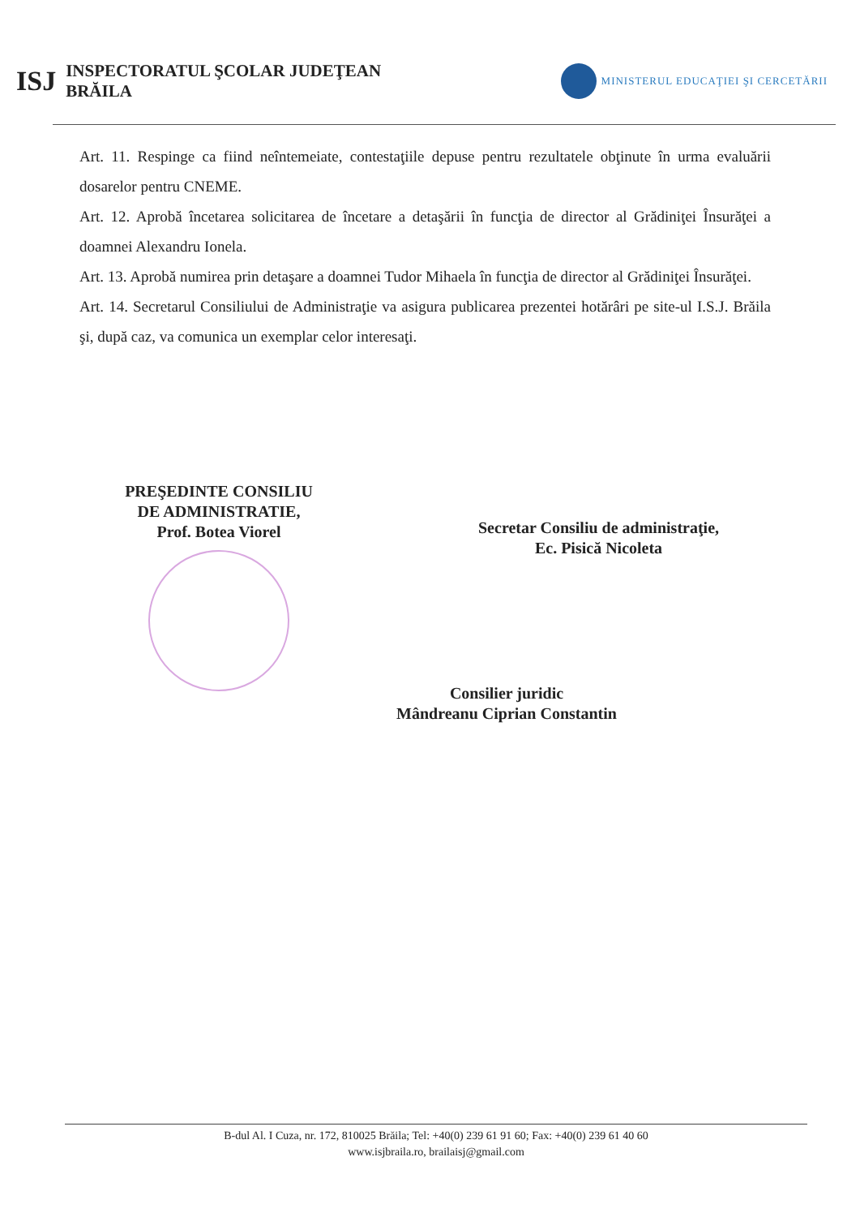ISJ
INSPECTORATUL ŞCOLAR JUDEŢEAN
BRĂILA
MINISTERUL EDUCAŢIEI ŞI CERCETĂRII
Art. 11. Respinge ca fiind neîntemeiate, contestaţiile depuse pentru rezultatele obţinute în urma evaluării dosarelor pentru CNEME.
Art. 12. Aprobă încetarea solicitarea de încetare a detaşării în funcţia de director al Grădiniţei Însurăţei a doamnei Alexandru Ionela.
Art. 13. Aprobă numirea prin detaşare a doamnei Tudor Mihaela în funcţia de director al Grădiniţei Însurăţei.
Art. 14. Secretarul Consiliului de Administraţie va asigura publicarea prezentei hotărâri pe site-ul I.S.J. Brăila şi, după caz, va comunica un exemplar celor interesaţi.
PREŞEDINTE CONSILIU
DE ADMINISTRATIE,
Prof. Botea Viorel
Secretar Consiliu de administraţie,
Ec. Pisică Nicoleta
Consilier juridic
Mândreanu Ciprian Constantin
B-dul Al. I Cuza, nr. 172, 810025 Brăila; Tel: +40(0) 239 61 91 60; Fax: +40(0) 239 61 40 60
www.isjbraila.ro, brailaisj@gmail.com